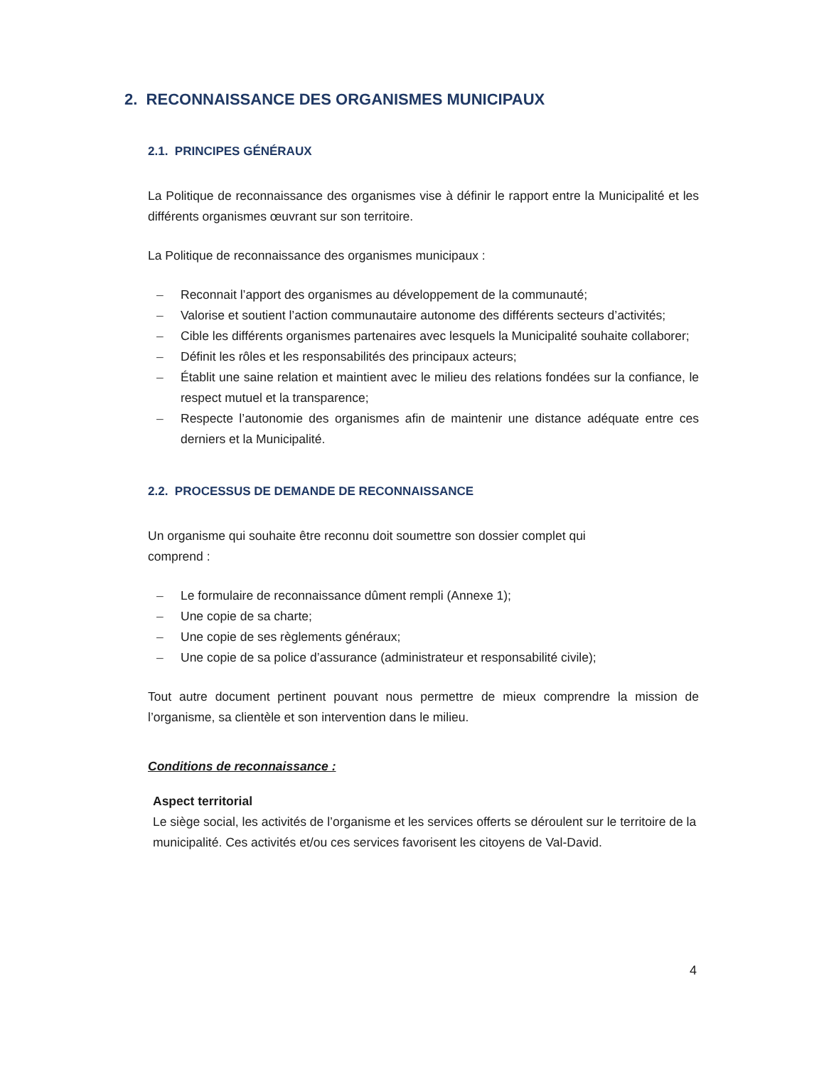2. RECONNAISSANCE DES ORGANISMES MUNICIPAUX
2.1. PRINCIPES GÉNÉRAUX
La Politique de reconnaissance des organismes vise à définir le rapport entre la Municipalité et les différents organismes œuvrant sur son territoire.
La Politique de reconnaissance des organismes municipaux :
– Reconnait l’apport des organismes au développement de la communauté;
– Valorise et soutient l’action communautaire autonome des différents secteurs d’activités;
– Cible les différents organismes partenaires avec lesquels la Municipalité souhaite collaborer;
– Définit les rôles et les responsabilités des principaux acteurs;
– Établit une saine relation et maintient avec le milieu des relations fondées sur la confiance, le respect mutuel et la transparence;
– Respecte l’autonomie des organismes afin de maintenir une distance adéquate entre ces derniers et la Municipalité.
2.2. PROCESSUS DE DEMANDE DE RECONNAISSANCE
Un organisme qui souhaite être reconnu doit soumettre son dossier complet qui
comprend :
– Le formulaire de reconnaissance dûment rempli (Annexe 1);
– Une copie de sa charte;
– Une copie de ses règlements généraux;
– Une copie de sa police d’assurance (administrateur et responsabilité civile);
Tout autre document pertinent pouvant nous permettre de mieux comprendre la mission de l’organisme, sa clientèle et son intervention dans le milieu.
Conditions de reconnaissance :
Aspect territorial
Le siège social, les activités de l’organisme et les services offerts se déroulent sur le territoire de la municipalité. Ces activités et/ou ces services favorisent les citoyens de Val-David.
4